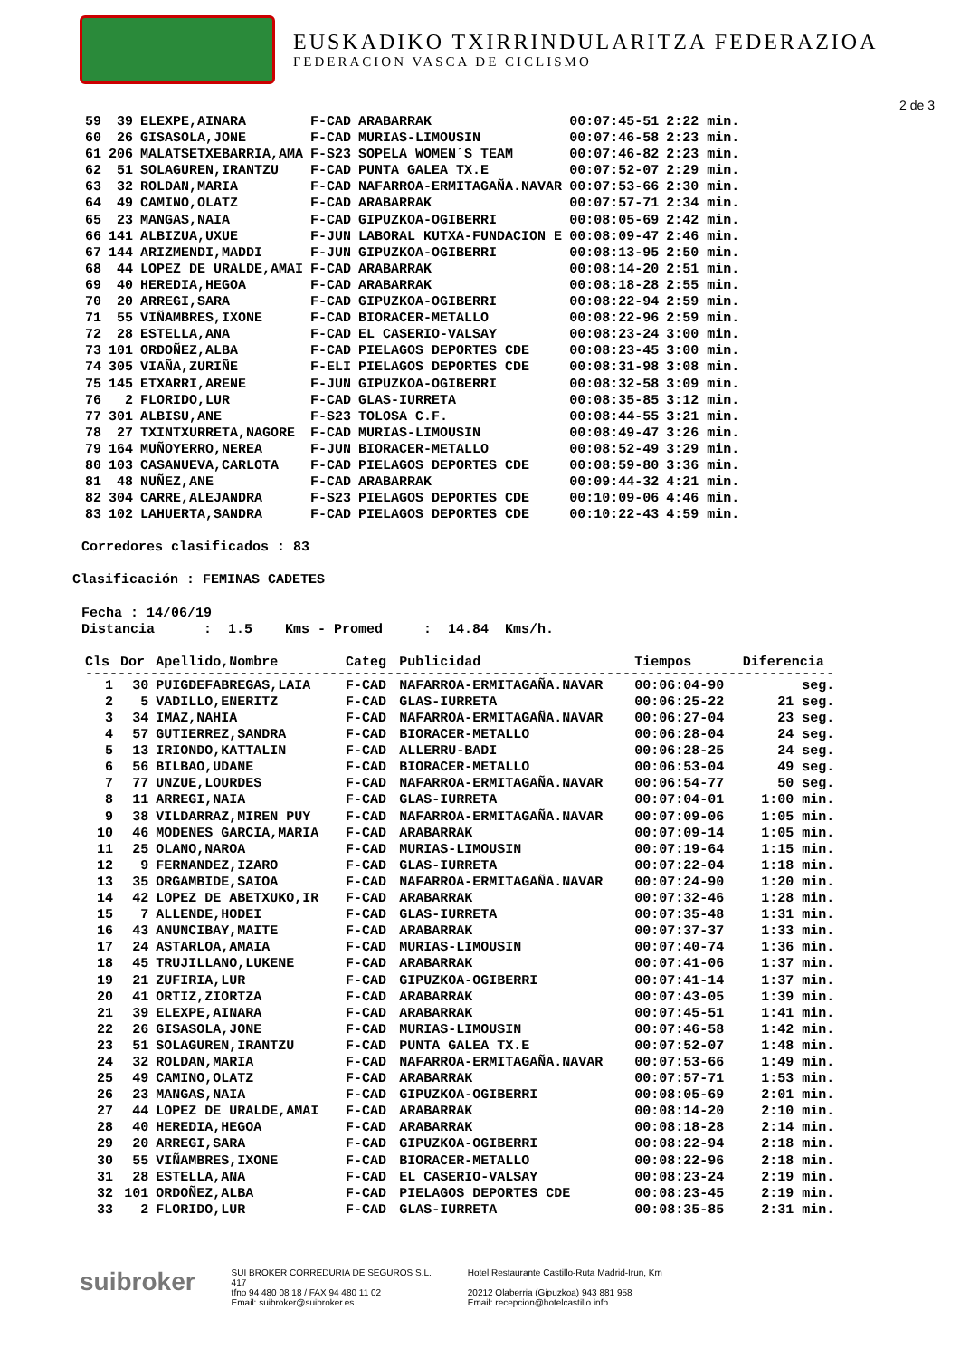EUSKADIKO TXIRRINDULARITZA FEDERAZIOA
FEDERACION VASCA DE CICLISMO
2 de 3
| 59 | 39 | ELEXPE,AINARA | F-CAD | ARABARRAK | 00:07:45-51 | 2:22 min. |
| 60 | 26 | GISASOLA,JONE | F-CAD | MURIAS-LIMOUSIN | 00:07:46-58 | 2:23 min. |
| 61 | 206 | MALATSETXEBARRIA,AMA | F-S23 | SOPELA WOMEN´S TEAM | 00:07:46-82 | 2:23 min. |
| 62 | 51 | SOLAGUREN,IRANTZU | F-CAD | PUNTA GALEA TX.E | 00:07:52-07 | 2:29 min. |
| 63 | 32 | ROLDAN,MARIA | F-CAD | NAFARROA-ERMITAGAÑA.NAVAR | 00:07:53-66 | 2:30 min. |
| 64 | 49 | CAMINO,OLATZ | F-CAD | ARABARRAK | 00:07:57-71 | 2:34 min. |
| 65 | 23 | MANGAS,NAIA | F-CAD | GIPUZKOA-OGIBERRI | 00:08:05-69 | 2:42 min. |
| 66 | 141 | ALBIZUA,UXUE | F-JUN | LABORAL KUTXA-FUNDACION E | 00:08:09-47 | 2:46 min. |
| 67 | 144 | ARIZMENDI,MADDI | F-JUN | GIPUZKOA-OGIBERRI | 00:08:13-95 | 2:50 min. |
| 68 | 44 | LOPEZ DE URALDE,AMAI | F-CAD | ARABARRAK | 00:08:14-20 | 2:51 min. |
| 69 | 40 | HEREDIA,HEGOA | F-CAD | ARABARRAK | 00:08:18-28 | 2:55 min. |
| 70 | 20 | ARREGI,SARA | F-CAD | GIPUZKOA-OGIBERRI | 00:08:22-94 | 2:59 min. |
| 71 | 55 | VIÑAMBRES,IXONE | F-CAD | BIORACER-METALLO | 00:08:22-96 | 2:59 min. |
| 72 | 28 | ESTELLA,ANA | F-CAD | EL CASERIO-VALSAY | 00:08:23-24 | 3:00 min. |
| 73 | 101 | ORDOÑEZ,ALBA | F-CAD | PIELAGOS DEPORTES CDE | 00:08:23-45 | 3:00 min. |
| 74 | 305 | VIAÑA,ZURIÑE | F-ELI | PIELAGOS DEPORTES CDE | 00:08:31-98 | 3:08 min. |
| 75 | 145 | ETXARRI,ARENE | F-JUN | GIPUZKOA-OGIBERRI | 00:08:32-58 | 3:09 min. |
| 76 | 2 | FLORIDO,LUR | F-CAD | GLAS-IURRETA | 00:08:35-85 | 3:12 min. |
| 77 | 301 | ALBISU,ANE | F-S23 | TOLOSA C.F. | 00:08:44-55 | 3:21 min. |
| 78 | 27 | TXINTXURRETA,NAGORE | F-CAD | MURIAS-LIMOUSIN | 00:08:49-47 | 3:26 min. |
| 79 | 164 | MUÑOYERRO,NEREA | F-JUN | BIORACER-METALLO | 00:08:52-49 | 3:29 min. |
| 80 | 103 | CASANUEVA,CARLOTA | F-CAD | PIELAGOS DEPORTES CDE | 00:08:59-80 | 3:36 min. |
| 81 | 48 | NUÑEZ,ANE | F-CAD | ARABARRAK | 00:09:44-32 | 4:21 min. |
| 82 | 304 | CARRE,ALEJANDRA | F-S23 | PIELAGOS DEPORTES CDE | 00:10:09-06 | 4:46 min. |
| 83 | 102 | LAHUERTA,SANDRA | F-CAD | PIELAGOS DEPORTES CDE | 00:10:22-43 | 4:59 min. |
Corredores clasificados : 83
Clasificación : FEMINAS CADETES
Fecha : 14/06/19
Distancia : 1.5 Kms - Promed : 14.84 Kms/h.
| Cls | Dor | Apellido,Nombre | Categ | Publicidad | Tiempos | Diferencia |
| --- | --- | --- | --- | --- | --- | --- |
| -------------------------------------------------------------------------------------------- | | | | | | |
| 1 | 30 | PUIGDEFABREGAS,LAIA | F-CAD | NAFARROA-ERMITAGAÑA.NAVAR | 00:06:04-90 | seg. |
| 2 | 5 | VADILLO,ENERITZ | F-CAD | GLAS-IURRETA | 00:06:25-22 | 21 seg. |
| 3 | 34 | IMAZ,NAHIA | F-CAD | NAFARROA-ERMITAGAÑA.NAVAR | 00:06:27-04 | 23 seg. |
| 4 | 57 | GUTIERREZ,SANDRA | F-CAD | BIORACER-METALLO | 00:06:28-04 | 24 seg. |
| 5 | 13 | IRIONDO,KATTALIN | F-CAD | ALLERRU-BADI | 00:06:28-25 | 24 seg. |
| 6 | 56 | BILBAO,UDANE | F-CAD | BIORACER-METALLO | 00:06:53-04 | 49 seg. |
| 7 | 77 | UNZUE,LOURDES | F-CAD | NAFARROA-ERMITAGAÑA.NAVAR | 00:06:54-77 | 50 seg. |
| 8 | 11 | ARREGI,NAIA | F-CAD | GLAS-IURRETA | 00:07:04-01 | 1:00 min. |
| 9 | 38 | VILDARRAZ,MIREN PUY | F-CAD | NAFARROA-ERMITAGAÑA.NAVAR | 00:07:09-06 | 1:05 min. |
| 10 | 46 | MODENES GARCIA,MARIA | F-CAD | ARABARRAK | 00:07:09-14 | 1:05 min. |
| 11 | 25 | OLANO,NAROA | F-CAD | MURIAS-LIMOUSIN | 00:07:19-64 | 1:15 min. |
| 12 | 9 | FERNANDEZ,IZARO | F-CAD | GLAS-IURRETA | 00:07:22-04 | 1:18 min. |
| 13 | 35 | ORGAMBIDE,SAIOA | F-CAD | NAFARROA-ERMITAGAÑA.NAVAR | 00:07:24-90 | 1:20 min. |
| 14 | 42 | LOPEZ DE ABETXUKO,IR | F-CAD | ARABARRAK | 00:07:32-46 | 1:28 min. |
| 15 | 7 | ALLENDE,HODEI | F-CAD | GLAS-IURRETA | 00:07:35-48 | 1:31 min. |
| 16 | 43 | ANUNCIBAY,MAITE | F-CAD | ARABARRAK | 00:07:37-37 | 1:33 min. |
| 17 | 24 | ASTARLOA,AMAIA | F-CAD | MURIAS-LIMOUSIN | 00:07:40-74 | 1:36 min. |
| 18 | 45 | TRUJILLANO,LUKENE | F-CAD | ARABARRAK | 00:07:41-06 | 1:37 min. |
| 19 | 21 | ZUFIRIA,LUR | F-CAD | GIPUZKOA-OGIBERRI | 00:07:41-14 | 1:37 min. |
| 20 | 41 | ORTIZ,ZIORTZA | F-CAD | ARABARRAK | 00:07:43-05 | 1:39 min. |
| 21 | 39 | ELEXPE,AINARA | F-CAD | ARABARRAK | 00:07:45-51 | 1:41 min. |
| 22 | 26 | GISASOLA,JONE | F-CAD | MURIAS-LIMOUSIN | 00:07:46-58 | 1:42 min. |
| 23 | 51 | SOLAGUREN,IRANTZU | F-CAD | PUNTA GALEA TX.E | 00:07:52-07 | 1:48 min. |
| 24 | 32 | ROLDAN,MARIA | F-CAD | NAFARROA-ERMITAGAÑA.NAVAR | 00:07:53-66 | 1:49 min. |
| 25 | 49 | CAMINO,OLATZ | F-CAD | ARABARRAK | 00:07:57-71 | 1:53 min. |
| 26 | 23 | MANGAS,NAIA | F-CAD | GIPUZKOA-OGIBERRI | 00:08:05-69 | 2:01 min. |
| 27 | 44 | LOPEZ DE URALDE,AMAI | F-CAD | ARABARRAK | 00:08:14-20 | 2:10 min. |
| 28 | 40 | HEREDIA,HEGOA | F-CAD | ARABARRAK | 00:08:18-28 | 2:14 min. |
| 29 | 20 | ARREGI,SARA | F-CAD | GIPUZKOA-OGIBERRI | 00:08:22-94 | 2:18 min. |
| 30 | 55 | VIÑAMBRES,IXONE | F-CAD | BIORACER-METALLO | 00:08:22-96 | 2:18 min. |
| 31 | 28 | ESTELLA,ANA | F-CAD | EL CASERIO-VALSAY | 00:08:23-24 | 2:19 min. |
| 32 | 101 | ORDOÑEZ,ALBA | F-CAD | PIELAGOS DEPORTES CDE | 00:08:23-45 | 2:19 min. |
| 33 | 2 | FLORIDO,LUR | F-CAD | GLAS-IURRETA | 00:08:35-85 | 2:31 min. |
suibroker
SUI BROKER CORREDURIA DE SEGUROS S.L.
417
tfno 94 480 08 18 / FAX 94 480 11 02
Email: suibroker@suibroker.es
Hotel Restaurante Castillo-Ruta Madrid-Irun, Km
20212 Olaberria (Gipuzkoa) 943 881 958
Email: recepcion@hotelcastillo.info